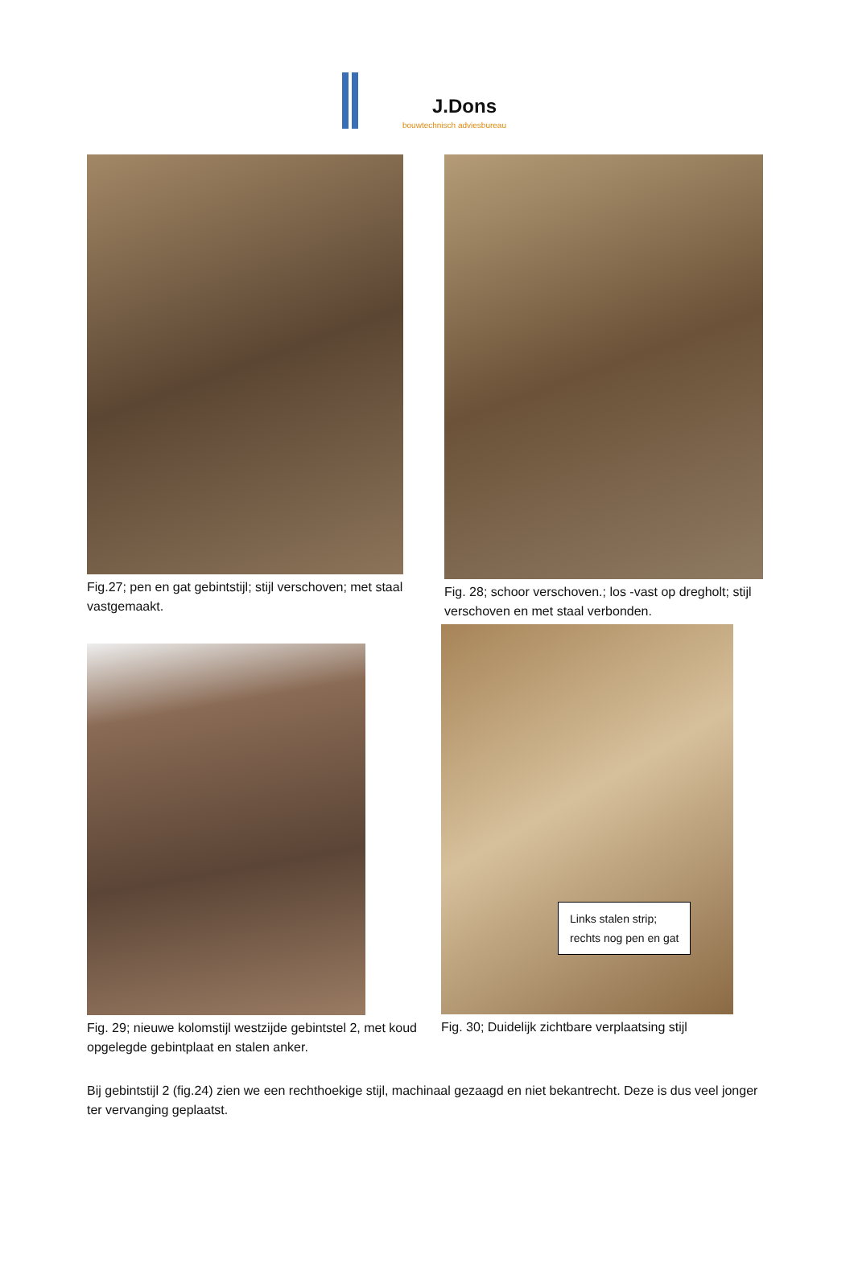J.Dons
bouwtechnisch adviesbureau
Fig.27; pen en gat gebintstijl; stijl verschoven; met staal vastgemaakt.
Fig. 28; schoor verschoven.; los -vast op dregholt; stijl verschoven en met staal verbonden.
Fig. 29; nieuwe kolomstijl westzijde gebintstel 2, met koud opgelegde gebintplaat en stalen anker.
Links stalen strip;
rechts nog pen en gat
Fig. 30; Duidelijk zichtbare verplaatsing stijl
Bij gebintstijl 2 (fig.24) zien we een rechthoekige stijl, machinaal gezaagd en niet bekantrecht. Deze is dus veel jonger ter vervanging geplaatst.